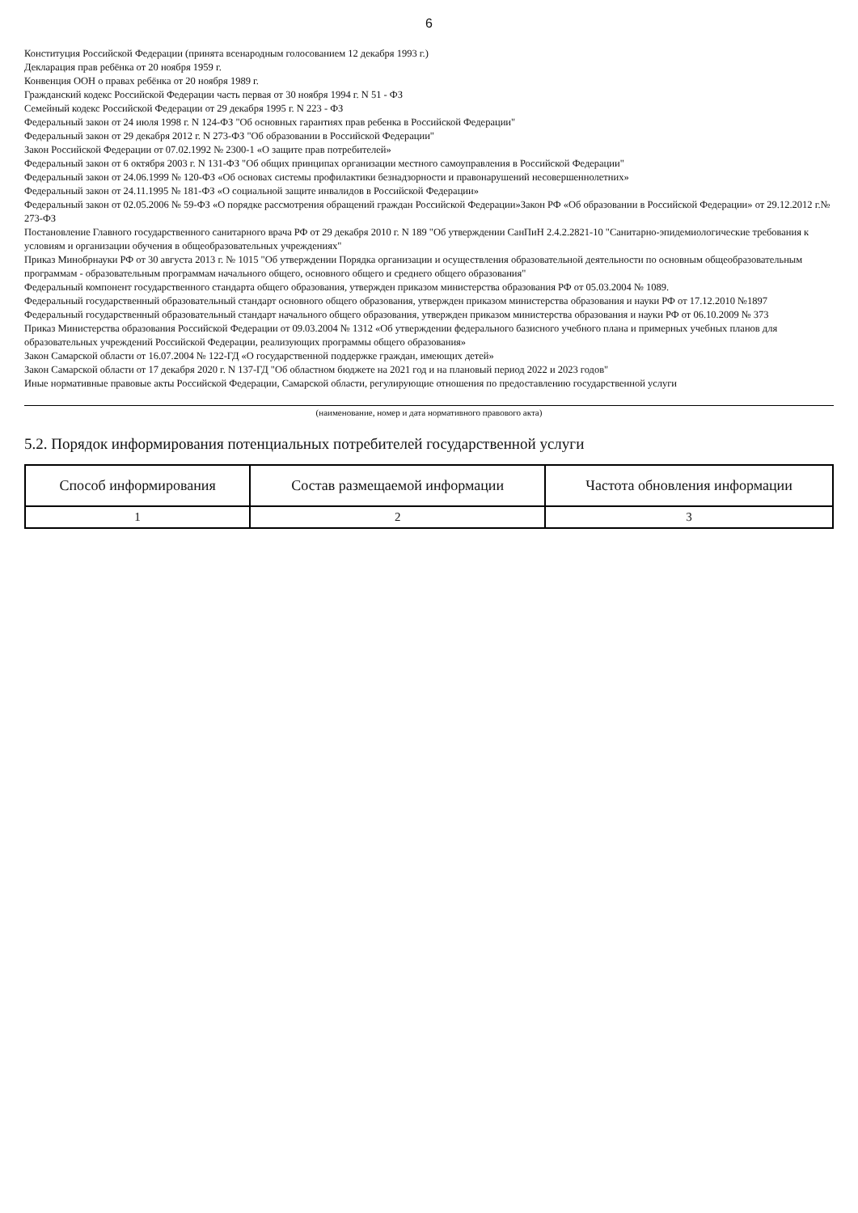6
Конституция Российской Федерации (принята всенародным голосованием 12 декабря 1993 г.)
Декларация прав ребёнка от 20 ноября 1959 г.
Конвенция ООН о правах ребёнка от 20 ноября 1989 г.
Гражданский кодекс Российской Федерации часть первая от 30 ноября 1994 г. N 51 - ФЗ
Семейный кодекс Российской Федерации от 29 декабря 1995 г. N 223 - ФЗ
Федеральный закон от 24 июля 1998 г. N 124-ФЗ "Об основных гарантиях прав ребенка в Российской Федерации"
Федеральный закон от 29 декабря 2012 г. N 273-ФЗ "Об образовании в Российской Федерации"
Закон Российской Федерации от 07.02.1992 № 2300-1 «О защите прав потребителей»
Федеральный закон от 6 октября 2003 г. N 131-ФЗ "Об общих принципах организации местного самоуправления в Российской Федерации"
Федеральный закон от 24.06.1999 № 120-ФЗ «Об основах системы профилактики безнадзорности и правонарушений несовершеннолетних»
Федеральный закон от 24.11.1995 № 181-ФЗ «О социальной защите инвалидов в Российской Федерации»
Федеральный закон от 02.05.2006 № 59-ФЗ «О порядке рассмотрения обращений граждан Российской Федерации»Закон РФ «Об образовании в Российской Федерации» от 29.12.2012 г.№ 273-ФЗ
Постановление Главного государственного санитарного врача РФ от 29 декабря 2010 г. N 189 "Об утверждении СанПиН 2.4.2.2821-10 "Санитарно-эпидемиологические требования к условиям и организации обучения в общеобразовательных учреждениях"
Приказ Минобрнауки РФ от 30 августа 2013 г. № 1015 "Об утверждении Порядка организации и осуществления образовательной деятельности по основным общеобразовательным программам - образовательным программам начального общего, основного общего и среднего общего образования"
Федеральный компонент государственного стандарта общего образования, утвержден приказом министерства образования РФ от 05.03.2004 № 1089.
Федеральный государственный образовательный стандарт основного общего образования, утвержден приказом министерства образования и науки РФ от 17.12.2010 №1897
Федеральный государственный образовательный стандарт начального общего образования, утвержден приказом министерства образования и науки РФ от 06.10.2009 № 373
Приказ Министерства образования Российской Федерации от 09.03.2004 № 1312 «Об утверждении федерального базисного учебного плана и примерных учебных планов для образовательных учреждений Российской Федерации, реализующих программы общего образования»
Закон Самарской области от 16.07.2004 № 122-ГД «О государственной поддержке граждан, имеющих детей»
Закон Самарской области от 17 декабря 2020 г. N 137-ГД "Об областном бюджете на 2021 год и на плановый период 2022 и 2023 годов"
Иные нормативные правовые акты Российской Федерации, Самарской области, регулирующие отношения по предоставлению государственной услуги
(наименование, номер и дата нормативного правового акта)
5.2. Порядок информирования потенциальных потребителей государственной услуги
| Способ информирования | Состав размещаемой информации | Частота обновления информации |
| --- | --- | --- |
| 1 | 2 | 3 |